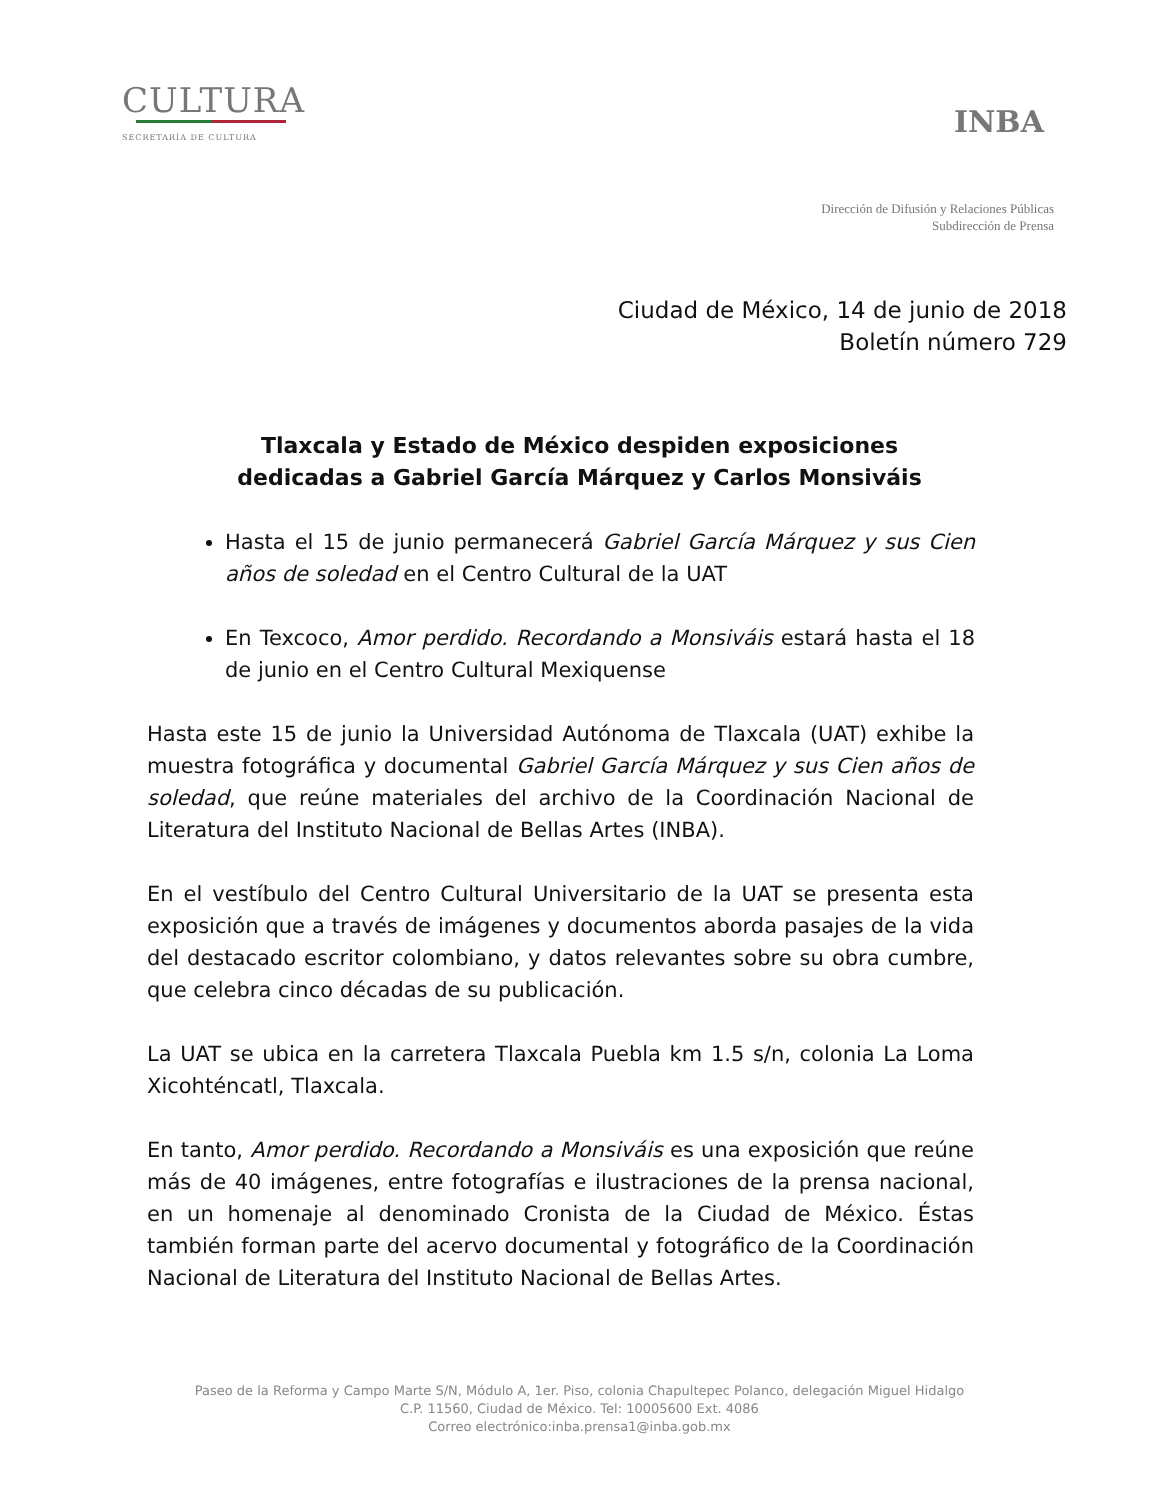CULTURA
SECRETARÍA DE CULTURA
INBA
Dirección de Difusión y Relaciones Públicas
Subdirección de Prensa
Ciudad de México, 14 de junio de 2018
Boletín número 729
Tlaxcala y Estado de México despiden exposiciones
dedicadas a Gabriel García Márquez y Carlos Monsiváis
Hasta el 15 de junio permanecerá Gabriel García Márquez y sus Cien años de soledad en el Centro Cultural de la UAT
En Texcoco, Amor perdido. Recordando a Monsiváis estará hasta el 18 de junio en el Centro Cultural Mexiquense
Hasta este 15 de junio la Universidad Autónoma de Tlaxcala (UAT) exhibe la muestra fotográfica y documental Gabriel García Márquez y sus Cien años de soledad, que reúne materiales del archivo de la Coordinación Nacional de Literatura del Instituto Nacional de Bellas Artes (INBA).
En el vestíbulo del Centro Cultural Universitario de la UAT se presenta esta exposición que a través de imágenes y documentos aborda pasajes de la vida del destacado escritor colombiano, y datos relevantes sobre su obra cumbre, que celebra cinco décadas de su publicación.
La UAT se ubica en la carretera Tlaxcala Puebla km 1.5 s/n, colonia La Loma Xicohténcatl, Tlaxcala.
En tanto, Amor perdido. Recordando a Monsiváis es una exposición que reúne más de 40 imágenes, entre fotografías e ilustraciones de la prensa nacional, en un homenaje al denominado Cronista de la Ciudad de México. Éstas también forman parte del acervo documental y fotográfico de la Coordinación Nacional de Literatura del Instituto Nacional de Bellas Artes.
Paseo de la Reforma y Campo Marte S/N, Módulo A, 1er. Piso, colonia Chapultepec Polanco, delegación Miguel Hidalgo
C.P. 11560, Ciudad de México. Tel: 10005600 Ext. 4086
Correo electrónico:inba.prensa1@inba.gob.mx